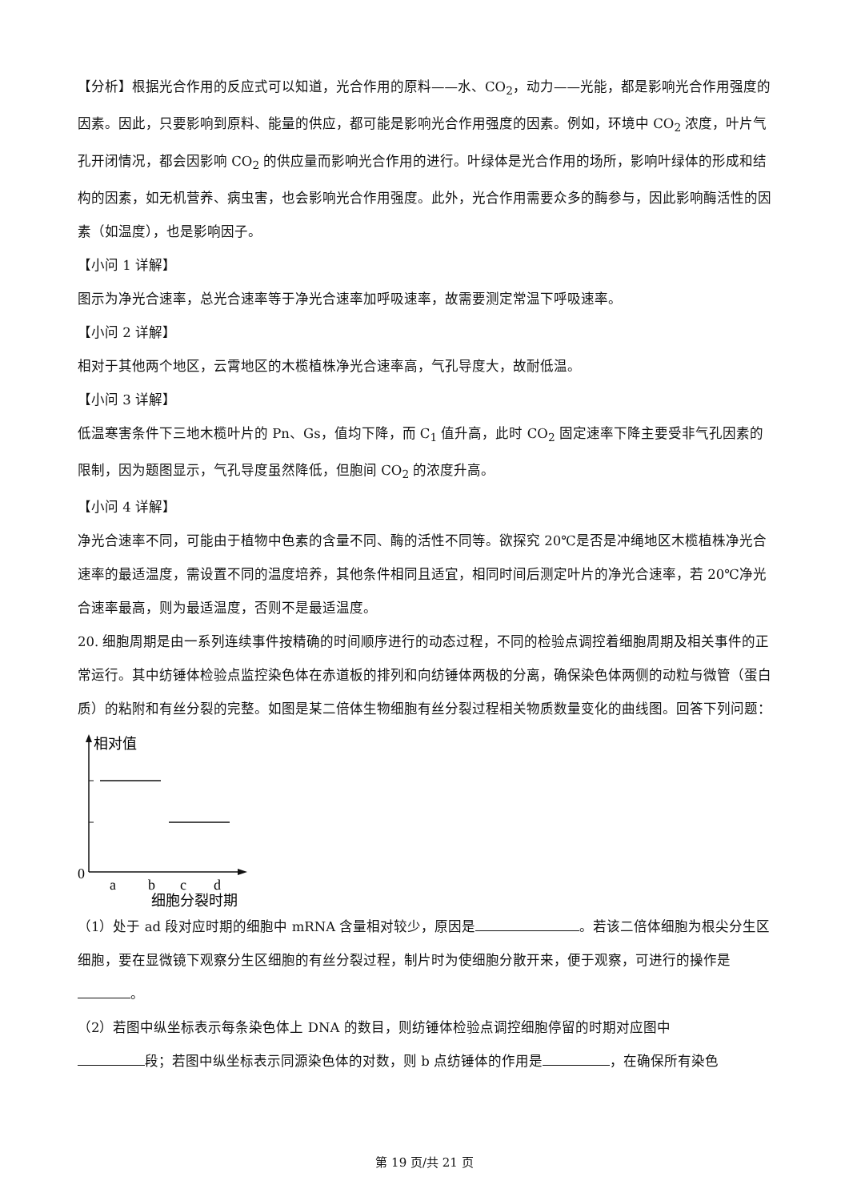【分析】根据光合作用的反应式可以知道，光合作用的原料——水、CO<sub>2</sub>，动力——光能，都是影响光合作用强度的因素。因此，只要影响到原料、能量的供应，都可能是影响光合作用强度的因素。例如，环境中 CO<sub>2</sub> 浓度，叶片气孔开闭情况，都会因影响 CO<sub>2</sub> 的供应量而影响光合作用的进行。叶绿体是光合作用的场所，影响叶绿体的形成和结构的因素，如无机营养、病虫害，也会影响光合作用强度。此外，光合作用需要众多的酶参与，因此影响酶活性的因素（如温度），也是影响因子。
【小问 1 详解】
图示为净光合速率，总光合速率等于净光合速率加呼吸速率，故需要测定常温下呼吸速率。
【小问 2 详解】
相对于其他两个地区，云霄地区的木榄植株净光合速率高，气孔导度大，故耐低温。
【小问 3 详解】
低温寒害条件下三地木榄叶片的 Pn、Gs，值均下降，而 C<sub>1</sub> 值升高，此时 CO<sub>2</sub> 固定速率下降主要受非气孔因素的限制，因为题图显示，气孔导度虽然降低，但胞间 CO<sub>2</sub> 的浓度升高。
【小问 4 详解】
净光合速率不同，可能由于植物中色素的含量不同、酶的活性不同等。欲探究 20℃是否是冲绳地区木榄植株净光合速率的最适温度，需设置不同的温度培养，其他条件相同且适宜，相同时间后测定叶片的净光合速率，若 20℃净光合速率最高，则为最适温度，否则不是最适温度。
20. 细胞周期是由一系列连续事件按精确的时间顺序进行的动态过程，不同的检验点调控着细胞周期及相关事件的正常运行。其中纺锤体检验点监控染色体在赤道板的排列和向纺锤体两极的分离，确保染色体两侧的动粒与微管（蛋白质）的粘附和有丝分裂的完整。如图是某二倍体生物细胞有丝分裂过程相关物质数量变化的曲线图。回答下列问题：
相对值
0
a
b
c
d
细胞分裂时期
（1）处于 ad 段对应时期的细胞中 mRNA 含量相对较少，原因是 。若该二倍体细胞为根尖分生区细胞，要在显微镜下观察分生区细胞的有丝分裂过程，制片时为使细胞分散开来，便于观察，可进行的操作是 。
（2）若图中纵坐标表示每条染色体上 DNA 的数目，则纺锤体检验点调控细胞停留的时期对应图中
段；若图中纵坐标表示同源染色体的对数，则 b 点纺锤体的作用是 ，在确保所有染色
第 19 页/共 21 页